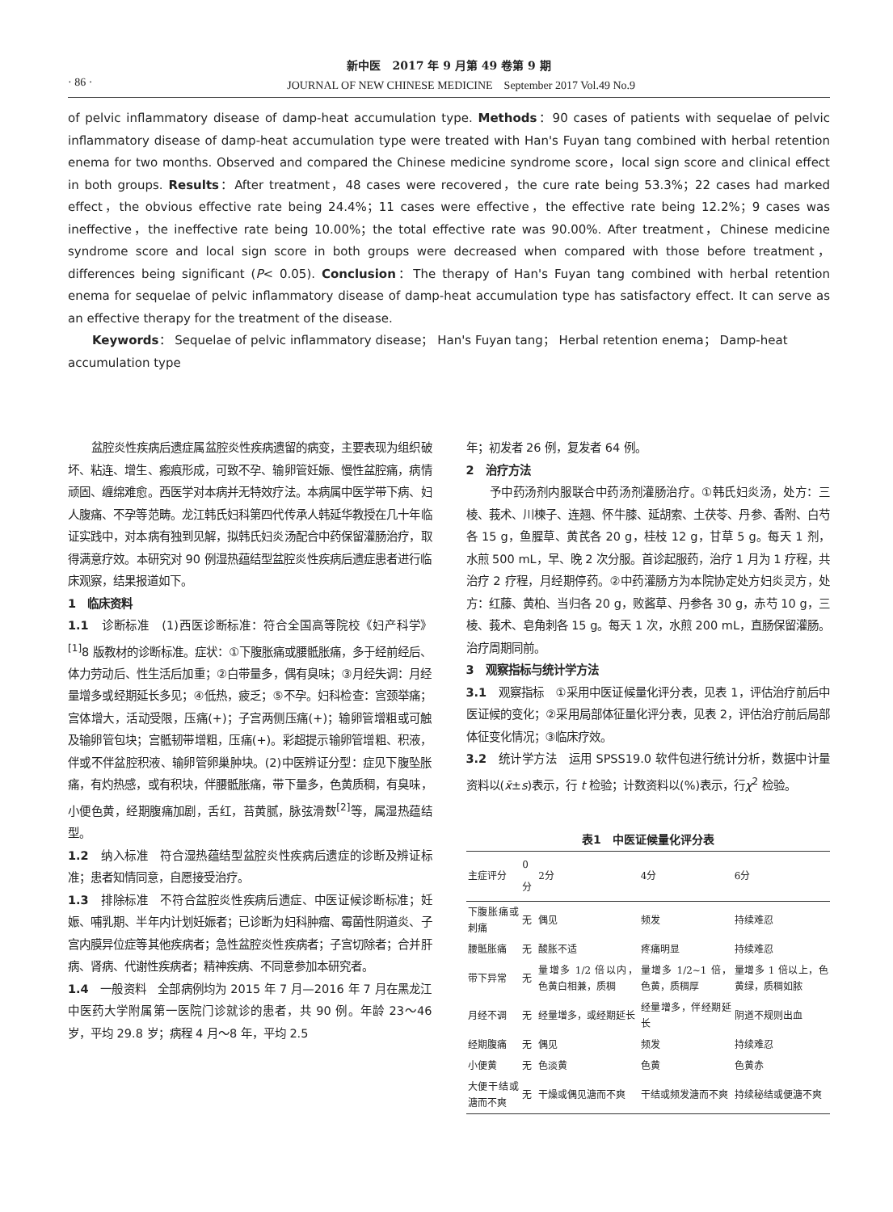新中医　2017 年 9 月第 49 卷第 9 期
· 86 · JOURNAL OF NEW CHINESE MEDICINE　September 2017 Vol.49 No.9
of pelvic inflammatory disease of damp-heat accumulation type. Methods：90 cases of patients with sequelae of pelvic inflammatory disease of damp-heat accumulation type were treated with Han's Fuyan tang combined with herbal retention enema for two months. Observed and compared the Chinese medicine syndrome score，local sign score and clinical effect in both groups. Results：After treatment，48 cases were recovered，the cure rate being 53.3%；22 cases had marked effect，the obvious effective rate being 24.4%；11 cases were effective，the effective rate being 12.2%；9 cases was ineffective，the ineffective rate being 10.00%；the total effective rate was 90.00%. After treatment，Chinese medicine syndrome score and local sign score in both groups were decreased when compared with those before treatment，differences being significant (P< 0.05). Conclusion：The therapy of Han's Fuyan tang combined with herbal retention enema for sequelae of pelvic inflammatory disease of damp-heat accumulation type has satisfactory effect. It can serve as an effective therapy for the treatment of the disease.
Keywords： Sequelae of pelvic inflammatory disease； Han's Fuyan tang； Herbal retention enema； Damp-heat accumulation type
盆腔炎性疾病后遗症属盆腔炎性疾病遗留的病变，主要表现为组织破坏、粘连、增生、瘢痕形成，可致不孕、输卵管妊娠、慢性盆腔痛，病情顽固、缠绵难愈。西医学对本病并无特效疗法。本病属中医学带下病、妇人腹痛、不孕等范畴。龙江韩氏妇科第四代传承人韩延华教授在几十年临证实践中，对本病有独到见解，拟韩氏妇炎汤配合中药保留灌肠治疗，取得满意疗效。本研究对 90 例湿热蕴结型盆腔炎性疾病后遗症患者进行临床观察，结果报道如下。
1　临床资料
1.1　诊断标准　(1)西医诊断标准：符合全国高等院校《妇产科学》<sup>[1]</sup>8 版教材的诊断标准。症状：①下腹胀痛或腰骶胀痛，多于经前经后、体力劳动后、性生活后加重；②白带量多，偶有臭味；③月经失调：月经量增多或经期延长多见；④低热，疲乏；⑤不孕。妇科检查：宫颈举痛；宫体增大，活动受限，压痛(+)；子宫两侧压痛(+)；输卵管增粗或可触及输卵管包块；宫骶韧带增粗，压痛(+)。彩超提示输卵管增粗、积液，伴或不伴盆腔积液、输卵管卵巢肿块。(2)中医辨证分型：症见下腹坠胀痛，有灼热感，或有积块，伴腰骶胀痛，带下量多，色黄质稠，有臭味，小便色黄，经期腹痛加剧，舌红，苔黄腻，脉弦滑数<sup>[2]</sup>等，属湿热蕴结型。
1.2　纳入标准　符合湿热蕴结型盆腔炎性疾病后遗症的诊断及辨证标准；患者知情同意，自愿接受治疗。
1.3　排除标准　不符合盆腔炎性疾病后遗症、中医证候诊断标准；妊娠、哺乳期、半年内计划妊娠者；已诊断为妇科肿瘤、霉菌性阴道炎、子宫内膜异位症等其他疾病者；急性盆腔炎性疾病者；子宫切除者；合并肝病、肾病、代谢性疾病者；精神疾病、不同意参加本研究者。
1.4　一般资料　全部病例均为 2015 年 7 月—2016 年 7 月在黑龙江中医药大学附属第一医院门诊就诊的患者，共 90 例。年龄 23～46 岁，平均 29.8 岁；病程 4 月～8 年，平均 2.5
年；初发者 26 例，复发者 64 例。
2　治疗方法
予中药汤剂内服联合中药汤剂灌肠治疗。①韩氏妇炎汤，处方：三棱、莪术、川楝子、连翘、怀牛膝、延胡索、土茯苓、丹参、香附、白芍各 15 g，鱼腥草、黄芪各 20 g，桂枝 12 g，甘草 5 g。每天 1 剂，水煎 500 mL，早、晚 2 次分服。首诊起服药，治疗 1 月为 1 疗程，共治疗 2 疗程，月经期停药。②中药灌肠方为本院协定处方妇炎灵方，处方：红藤、黄柏、当归各 20 g，败酱草、丹参各 30 g，赤芍 10 g，三棱、莪术、皂角刺各 15 g。每天 1 次，水煎 200 mL，直肠保留灌肠。治疗周期同前。
3　观察指标与统计学方法
3.1　观察指标　①采用中医证候量化评分表，见表 1，评估治疗前后中医证候的变化；②采用局部体征量化评分表，见表 2，评估治疗前后局部体征变化情况；③临床疗效。
3.2　统计学方法　运用 SPSS19.0 软件包进行统计分析，数据中计量资料以(x̄±s)表示，行 t 检验；计数资料以(%)表示，行χ<sup>2</sup> 检验。
表1　中医证候量化评分表
| 主症评分 | 0分 | 2分 | 4分 | 6分 |
| --- | --- | --- | --- | --- |
| 下腹胀痛或刺痛 | 无 | 偶见 | 频发 | 持续难忍 |
| 腰骶胀痛 | 无 | 酸胀不适 | 疼痛明显 | 持续难忍 |
| 带下异常 | 无 | 量增多 1/2 倍以内，色黄白相兼，质稠 | 量增多 1/2~1 倍，色黄，质稠厚 | 量增多 1 倍以上，色黄绿，质稠如脓 |
| 月经不调 | 无 | 经量增多，或经期延长 | 经量增多，伴经期延长 | 阴道不规则出血 |
| 经期腹痛 | 无 | 偶见 | 频发 | 持续难忍 |
| 小便黄 | 无 | 色淡黄 | 色黄 | 色黄赤 |
| 大便干结或溏而不爽 | 无 | 干燥或偶见溏而不爽 | 干结或频发溏而不爽 | 持续秘结或便溏不爽 |